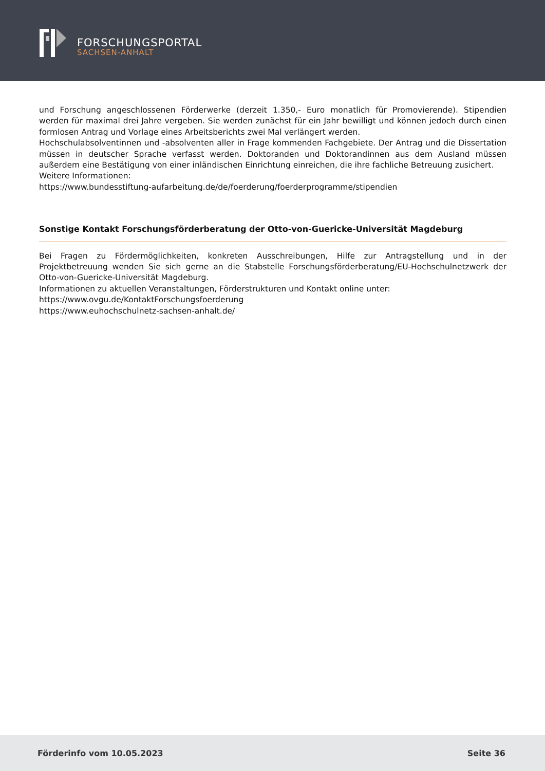FORSCHUNGSPORTAL
SACHSEN-ANHALT
und Forschung angeschlossenen Förderwerke (derzeit 1.350,- Euro monatlich für Promovierende). Stipendien werden für maximal drei Jahre vergeben. Sie werden zunächst für ein Jahr bewilligt und können jedoch durch einen formlosen Antrag und Vorlage eines Arbeitsberichts zwei Mal verlängert werden.
Hochschulabsolventinnen und -absolventen aller in Frage kommenden Fachgebiete. Der Antrag und die Dissertation müssen in deutscher Sprache verfasst werden. Doktoranden und Doktorandinnen aus dem Ausland müssen außerdem eine Bestätigung von einer inländischen Einrichtung einreichen, die ihre fachliche Betreuung zusichert.
Weitere Informationen:
https://www.bundesstiftung-aufarbeitung.de/de/foerderung/foerderprogramme/stipendien
Sonstige Kontakt Forschungsförderberatung der Otto-von-Guericke-Universität Magdeburg
Bei Fragen zu Fördermöglichkeiten, konkreten Ausschreibungen, Hilfe zur Antragstellung und in der Projektbetreuung wenden Sie sich gerne an die Stabstelle Forschungsförderberatung/EU-Hochschulnetzwerk der Otto-von-Guericke-Universität Magdeburg.
Informationen zu aktuellen Veranstaltungen, Förderstrukturen und Kontakt online unter:
https://www.ovgu.de/KontaktForschungsfoerderung
https://www.euhochschulnetz-sachsen-anhalt.de/
Förderinfo vom 10.05.2023 Seite 36